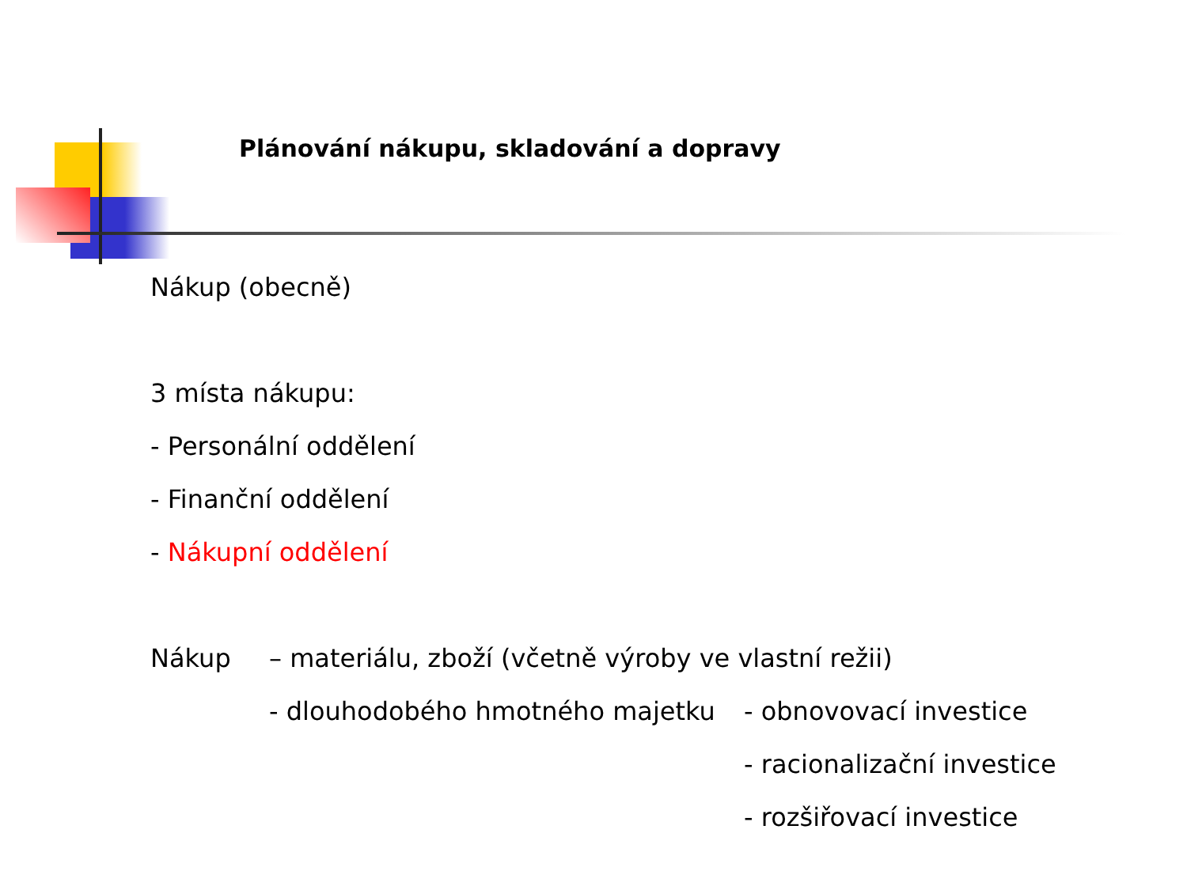Plánování nákupu, skladování a dopravy
Nákup (obecně)
3 místa nákupu:
- Personální oddělení
- Finanční oddělení
- Nákupní oddělení
Nákup – materiálu, zboží (včetně výroby ve vlastní režii)
- dlouhodobého hmotného majetku - obnovovací investice
- racionalizační investice
- rozšiřovací investice